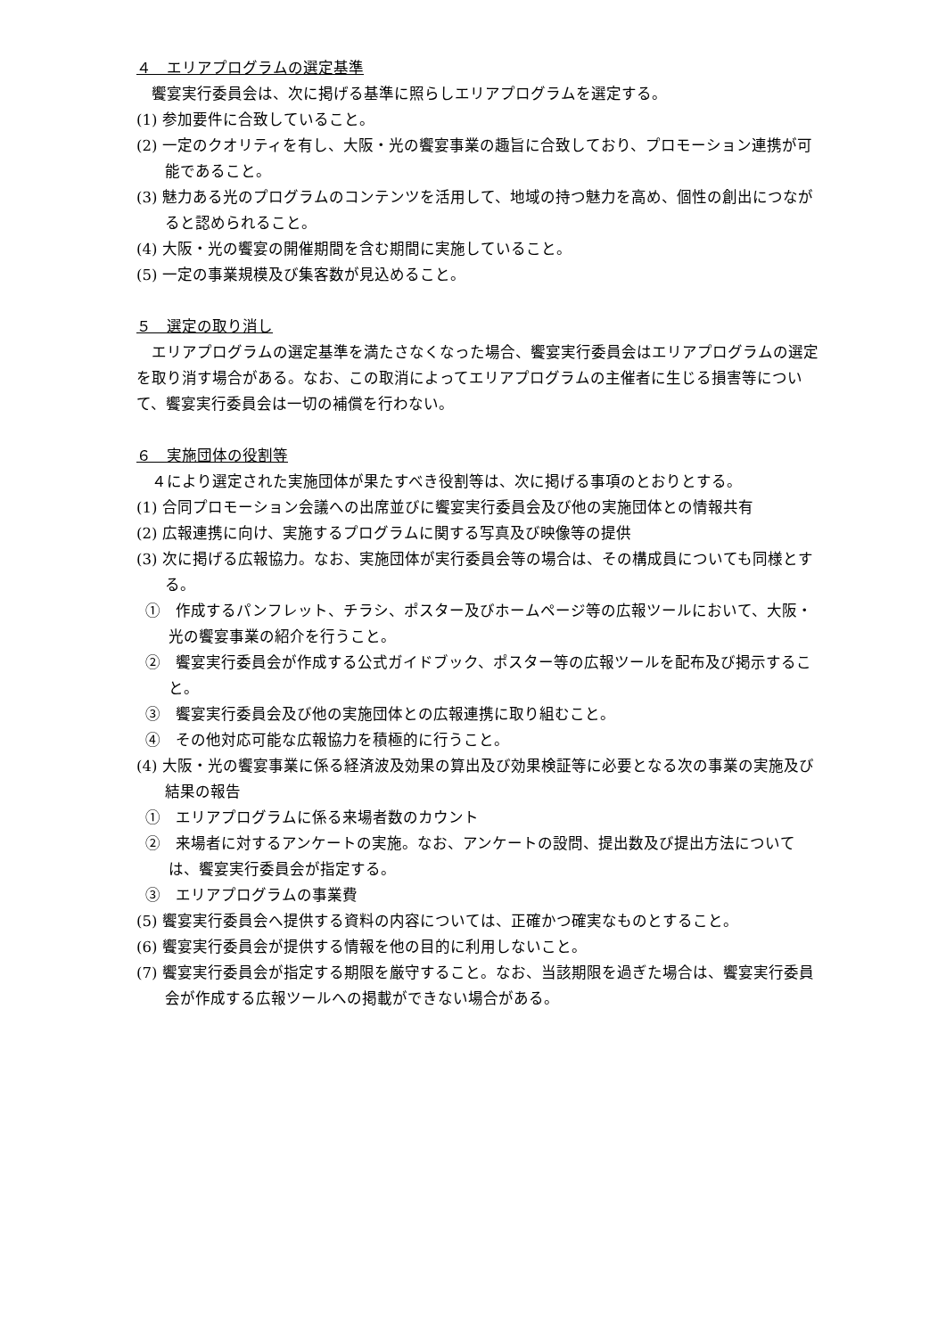４　エリアプログラムの選定基準
饗宴実行委員会は、次に掲げる基準に照らしエリアプログラムを選定する。
(1) 参加要件に合致していること。
(2) 一定のクオリティを有し、大阪・光の饗宴事業の趣旨に合致しており、プロモーション連携が可能であること。
(3) 魅力ある光のプログラムのコンテンツを活用して、地域の持つ魅力を高め、個性の創出につながると認められること。
(4) 大阪・光の饗宴の開催期間を含む期間に実施していること。
(5) 一定の事業規模及び集客数が見込めること。
５　選定の取り消し
エリアプログラムの選定基準を満たさなくなった場合、饗宴実行委員会はエリアプログラムの選定を取り消す場合がある。なお、この取消によってエリアプログラムの主催者に生じる損害等について、饗宴実行委員会は一切の補償を行わない。
６　実施団体の役割等
４により選定された実施団体が果たすべき役割等は、次に掲げる事項のとおりとする。
(1) 合同プロモーション会議への出席並びに饗宴実行委員会及び他の実施団体との情報共有
(2) 広報連携に向け、実施するプログラムに関する写真及び映像等の提供
(3) 次に掲げる広報協力。なお、実施団体が実行委員会等の場合は、その構成員についても同様とする。
①　作成するパンフレット、チラシ、ポスター及びホームページ等の広報ツールにおいて、大阪・光の饗宴事業の紹介を行うこと。
②　饗宴実行委員会が作成する公式ガイドブック、ポスター等の広報ツールを配布及び掲示すること。
③　饗宴実行委員会及び他の実施団体との広報連携に取り組むこと。
④　その他対応可能な広報協力を積極的に行うこと。
(4) 大阪・光の饗宴事業に係る経済波及効果の算出及び効果検証等に必要となる次の事業の実施及び結果の報告
①　エリアプログラムに係る来場者数のカウント
②　来場者に対するアンケートの実施。なお、アンケートの設問、提出数及び提出方法については、饗宴実行委員会が指定する。
③　エリアプログラムの事業費
(5) 饗宴実行委員会へ提供する資料の内容については、正確かつ確実なものとすること。
(6) 饗宴実行委員会が提供する情報を他の目的に利用しないこと。
(7) 饗宴実行委員会が指定する期限を厳守すること。なお、当該期限を過ぎた場合は、饗宴実行委員会が作成する広報ツールへの掲載ができない場合がある。